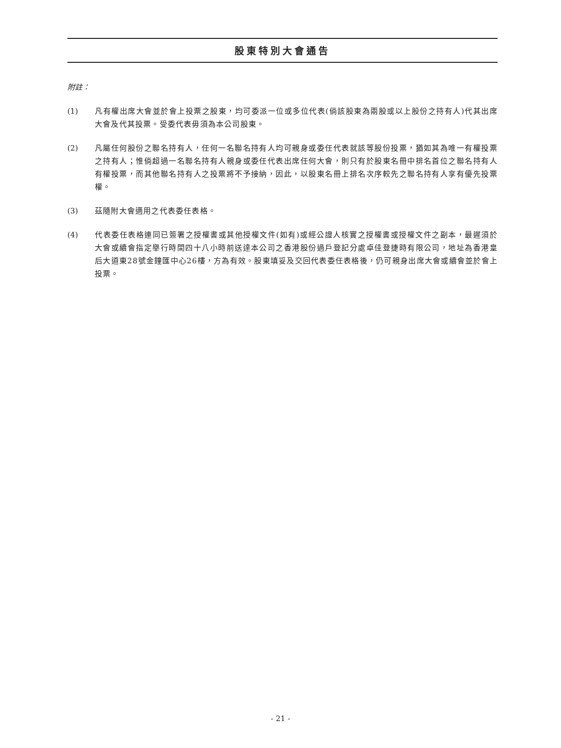股東特別大會通告
附註：
(1) 凡有權出席大會並於會上投票之股東，均可委派一位或多位代表(倘該股東為兩股或以上股份之持有人)代其出席大會及代其投票。受委代表毋須為本公司股東。
(2) 凡屬任何股份之聯名持有人，任何一名聯名持有人均可親身或委任代表就該等股份投票，猶如其為唯一有權投票之持有人；惟倘超過一名聯名持有人親身或委任代表出席任何大會，則只有於股東名冊中排名首位之聯名持有人有權投票，而其他聯名持有人之投票將不予接納，因此，以股東名冊上排名次序較先之聯名持有人享有優先投票權。
(3) 茲隨附大會適用之代表委任表格。
(4) 代表委任表格連同已簽署之授權書或其他授權文件(如有)或經公證人核實之授權書或授權文件之副本，最遲須於大會或續會指定舉行時間四十八小時前送達本公司之香港股份過戶登記分處卓佳登捷時有限公司，地址為香港皇后大道東28號金鐘匯中心26樓，方為有效。股東填妥及交回代表委任表格後，仍可親身出席大會或續會並於會上投票。
- 21 -